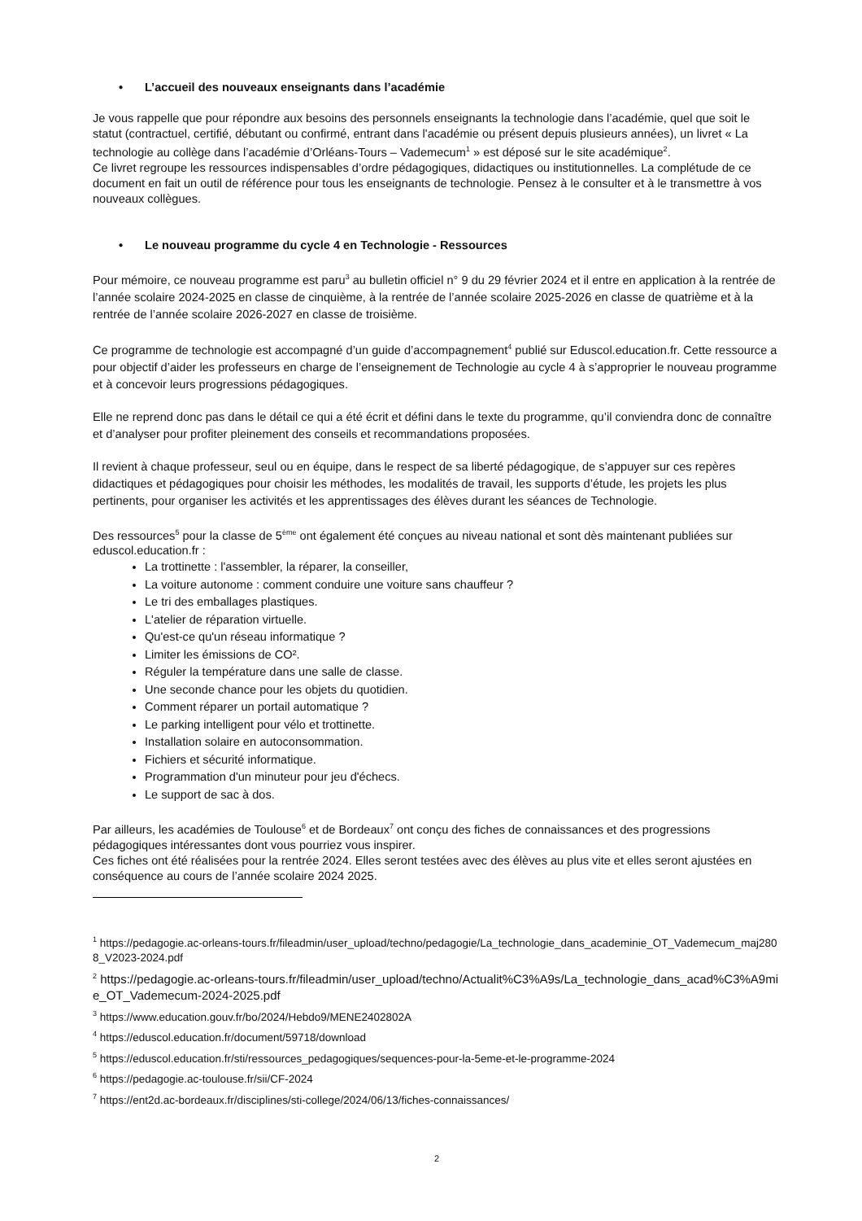• L’accueil des nouveaux enseignants dans l’académie
Je vous rappelle que pour répondre aux besoins des personnels enseignants la technologie dans l’académie, quel que soit le statut (contractuel, certifié, débutant ou confirmé, entrant dans l'académie ou présent depuis plusieurs années), un livret « La technologie au collège dans l’académie d’Orléans-Tours – Vademecum<sup>1</sup> » est déposé sur le site académique<sup>2</sup>.
Ce livret regroupe les ressources indispensables d’ordre pédagogiques, didactiques ou institutionnelles. La complétude de ce document en fait un outil de référence pour tous les enseignants de technologie. Pensez à le consulter et à le transmettre à vos nouveaux collègues.
• Le nouveau programme du cycle 4 en Technologie - Ressources
Pour mémoire, ce nouveau programme est paru<sup>3</sup> au bulletin officiel n° 9 du 29 février 2024 et il entre en application à la rentrée de l’année scolaire 2024-2025 en classe de cinquième, à la rentrée de l’année scolaire 2025-2026 en classe de quatrième et à la rentrée de l’année scolaire 2026-2027 en classe de troisième.
Ce programme de technologie est accompagné d’un guide d’accompagnement<sup>4</sup> publié sur Eduscol.education.fr. Cette ressource a pour objectif d’aider les professeurs en charge de l’enseignement de Technologie au cycle 4 à s’approprier le nouveau programme et à concevoir leurs progressions pédagogiques.
Elle ne reprend donc pas dans le détail ce qui a été écrit et défini dans le texte du programme, qu’il conviendra donc de connaître et d’analyser pour profiter pleinement des conseils et recommandations proposées.
Il revient à chaque professeur, seul ou en équipe, dans le respect de sa liberté pédagogique, de s’appuyer sur ces repères didactiques et pédagogiques pour choisir les méthodes, les modalités de travail, les supports d’étude, les projets les plus pertinents, pour organiser les activités et les apprentissages des élèves durant les séances de Technologie.
Des ressources<sup>5</sup> pour la classe de 5<sup>ème</sup> ont également été conçues au niveau national et sont dès maintenant publiées sur eduscol.education.fr :
La trottinette : l'assembler, la réparer, la conseiller,
La voiture autonome : comment conduire une voiture sans chauffeur ?
Le tri des emballages plastiques.
L'atelier de réparation virtuelle.
Qu'est-ce qu'un réseau informatique ?
Limiter les émissions de CO².
Réguler la température dans une salle de classe.
Une seconde chance pour les objets du quotidien.
Comment réparer un portail automatique ?
Le parking intelligent pour vélo et trottinette.
Installation solaire en autoconsommation.
Fichiers et sécurité informatique.
Programmation d'un minuteur pour jeu d'échecs.
Le support de sac à dos.
Par ailleurs, les académies de Toulouse<sup>6</sup> et de Bordeaux<sup>7</sup> ont conçu des fiches de connaissances et des progressions pédagogiques intéressantes dont vous pourriez vous inspirer.
Ces fiches ont été réalisées pour la rentrée 2024. Elles seront testées avec des élèves au plus vite et elles seront ajustées en conséquence au cours de l’année scolaire 2024 2025.
<sup>1</sup> https://pedagogie.ac-orleans-tours.fr/fileadmin/user_upload/techno/pedagogie/La_technologie_dans_academinie_OT_Vademecum_maj2808_V2023-2024.pdf
<sup>2</sup> https://pedagogie.ac-orleans-tours.fr/fileadmin/user_upload/techno/Actualit%C3%A9s/La_technologie_dans_acad%C3%A9mie_OT_Vademecum-2024-2025.pdf
<sup>3</sup> https://www.education.gouv.fr/bo/2024/Hebdo9/MENE2402802A
<sup>4</sup> https://eduscol.education.fr/document/59718/download
<sup>5</sup> https://eduscol.education.fr/sti/ressources_pedagogiques/sequences-pour-la-5eme-et-le-programme-2024
<sup>6</sup> https://pedagogie.ac-toulouse.fr/sii/CF-2024
<sup>7</sup> https://ent2d.ac-bordeaux.fr/disciplines/sti-college/2024/06/13/fiches-connaissances/
2